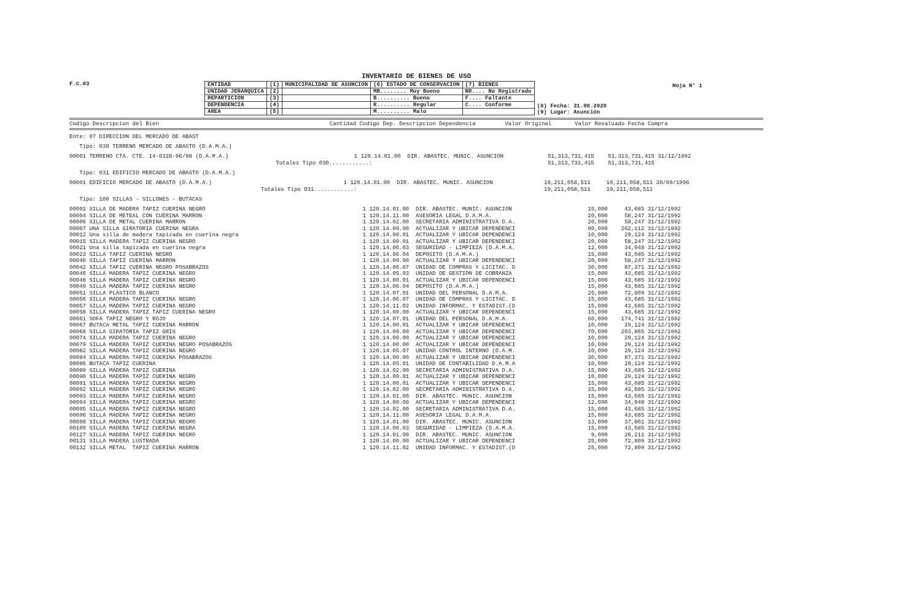INVENTARIO DE BIENES DE USO
Hoja N° 1
F.C.03
| ENTIDAD | (1) | MUNICIPALIDAD DE ASUNCION | (6) ESTADO DE CONSERVACION | (7) BIENES | (8) Fecha: 31.08.2020 (9) Lugar: Asunción |
| UNIDAD JERARQUICA | (2) | | MB........ Muy Bueno | NR.... No Registrado | |
| REPARTICION | (3) | | B.......... Bueno | F.... Faltante | |
| DEPENDENCIA | (4) | | R.......... Regular | C.... Conforme | |
| AREA | (5) | | M.......... Malo | | |
Codigo Descripcion del Bien Cantidad Codigo Dep. Descripcion Dependencia Valor Original Valor Revaluado Fecha Compra
Ente: 07 DIRECCION DEL MERCADO DE ABAST
Tipo: 030 TERRENO MERCADO DE ABASTO (D.A.M.A.)
| 00001 TERRENO CTA. CTE. 14-0328-96/98 (D.A.M.A.) | 1 120.14.01.00 | DIR. ABASTEC. MUNIC. ASUNCION | 51,313,731,415 | 51,313,731,415 | 31/12/1992 |
| | Totales Tipo 030............: | | 51,313,731,415 | 51,313,731,415 | |
Tipo: 031 EDIFICIO MERCADO DE ABASTO (D.A.M.A.)
| 00001 EDIFICIO MERCADO DE ABASTO (D.A.M.A.) | 1 120.14.01.00 | DIR. ABASTEC. MUNIC. ASUNCION | 19,211,058,511 | 19,211,058,511 | 30/09/1996 |
| | Totales Tipo 031............: | | 19,211,058,511 | 19,211,058,511 | |
Tipo: 100 SILLAS - SILLONES - BUTACAS
| 00002 SILLA DE MADERA TAPIZ CUERINA NEGRO | 1 120.14.01.00 | DIR. ABASTEC. MUNIC. ASUNCION | 15,000 | 43,685 | 31/12/1992 |
| 00004 SILLA DE METEAL CON CUERINA MARRON | 1 120.14.11.00 | ASESORIA LEGAL D.A.M.A. | 20,000 | 58,247 | 31/12/1992 |
| 00006 SILLA DE METAL CUERINA MARRON | 1 120.14.02.00 | SECRETARIA ADMINISTRATIVA D.A. | 20,000 | 58,247 | 31/12/1992 |
| 00007 UNA SILLA GIRATORIA CUERINA NEGRA | 1 120.14.00.00 | ACTUALIZAR Y UBICAR DEPENDENCI | 90,000 | 262,112 | 31/12/1992 |
| 00012 Una silla de madera tapizada en cuerina negra | 1 120.14.00.01 | ACTUALIZAR Y UBICAR DEPENDENCI | 10,000 | 29,124 | 31/12/1992 |
| 00015 SILLA MADERA TAPIZ CUERINA NEGRO | 1 120.14.00.01 | ACTUALIZAR Y UBICAR DEPENDENCI | 20,000 | 58,247 | 31/12/1992 |
| 00021 Una silla tapizada en cuerina negra | 1 120.14.06.03 | SEGURIDAD - LIMPIEZA (D.A.M.A. | 12,000 | 34,948 | 31/12/1992 |
| 00023 SILLA TAPIZ CUERINA NEGRO | 1 120.14.06.04 | DEPOSITO (D.A.M.A.) | 15,000 | 43,685 | 31/12/1992 |
| 00040 SILLA TAPIZ CUERINA MARRON | 1 120.14.00.00 | ACTUALIZAR Y UBICAR DEPENDENCI | 20,000 | 58,247 | 31/12/1992 |
| 00042 SILLA TAPIZ CUERINA NEGRO POSABRAZOS | 1 120.14.06.07 | UNIDAD DE COMPRAS Y LICITAC. D | 30,000 | 87,371 | 31/12/1992 |
| 00046 SILLA MADERA TAPIZ CUERINA NEGRO | 1 120.14.05.03 | UNIDAD DE GESTION DE COBRANZA | 15,000 | 43,685 | 31/12/1992 |
| 00048 SILLA MADERA TAPIZ CUERINA NEGRO | 1 120.14.00.01 | ACTUALIZAR Y UBICAR DEPENDENCI | 15,000 | 43,685 | 31/12/1992 |
| 00049 SILLA MADERA TAPIZ CUERINA NEGRO | 1 120.14.06.04 | DEPOSITO (D.A.M.A.) | 15,000 | 43,685 | 31/12/1992 |
| 00051 SILLA PLASTICO BLANCO | 1 120.14.07.01 | UNIDAD DEL PERSONAL D.A.M.A. | 25,000 | 72,809 | 31/12/1992 |
| 00056 SILLA MADERA TAPIZ CUERINA NEGRO | 1 120.14.06.07 | UNIDAD DE COMPRAS Y LICITAC. D | 15,000 | 43,685 | 31/12/1992 |
| 00057 SILLA MADERA TAPIZ CUERINA NEGRO | 1 120.14.11.02 | UNIDAD INFORMAC. Y ESTADIST.(D | 15,000 | 43,685 | 31/12/1992 |
| 00058 SILLA MADERA TAPIZ TAPIZ CUERINA NEGRO | 1 120.14.00.00 | ACTUALIZAR Y UBICAR DEPENDENCI | 15,000 | 43,685 | 31/12/1992 |
| 00061 SOFA TAPIZ NEGRO Y ROJO | 1 120.14.07.01 | UNIDAD DEL PERSONAL D.A.M.A. | 60,000 | 174,741 | 31/12/1992 |
| 00067 BUTACA METAL TAPIZ CUERINA MARRON | 1 120.14.00.01 | ACTUALIZAR Y UBICAR DEPENDENCI | 10,000 | 29,124 | 31/12/1992 |
| 00068 SILLA GIRATORIA TAPIZ GRIS | 1 120.14.00.00 | ACTUALIZAR Y UBICAR DEPENDENCI | 70,000 | 203,865 | 31/12/1992 |
| 00074 SILLA MADERA TAPIZ CUERINA NEGRO | 1 120.14.00.00 | ACTUALIZAR Y UBICAR DEPENDENCI | 10,000 | 29,124 | 31/12/1992 |
| 00079 SILLA MADERA TAPIZ CUERINA NEGRO POSABRAZOS | 1 120.14.00.00 | ACTUALIZAR Y UBICAR DEPENDENCI | 10,000 | 29,124 | 31/12/1992 |
| 00082 SILLA MADERA TAPIZ CUERINA NEGRO | 1 120.14.05.07 | UNIDAD CONTROL INTERNO (D.A.M. | 10,000 | 29,124 | 31/12/1992 |
| 00084 SILLA MADERA TAPIZ CUERINA POSABRAZOS | 1 120.14.00.00 | ACTUALIZAR Y UBICAR DEPENDENCI | 30,000 | 87,371 | 31/12/1992 |
| 00086 BUTACA TAPIZ CUERINA | 1 120.14.05.01 | UNIDAD DE CONTABILIDAD D.A.M.A | 10,000 | 29,124 | 31/12/1992 |
| 00089 SILLA MADERA TAPIZ CUERINA | 1 120.14.02.00 | SECRETARIA ADMINISTRATIVA D.A. | 15,000 | 43,685 | 31/12/1992 |
| 00090 SILLA MADERA TAPIZ CUERINA NEGRO | 1 120.14.00.01 | ACTUALIZAR Y UBICAR DEPENDENCI | 10,000 | 29,124 | 31/12/1992 |
| 00091 SILLA MADERA TAPIZ CUERINA NEGRO | 1 120.14.00.01 | ACTUALIZAR Y UBICAR DEPENDENCI | 15,000 | 43,685 | 31/12/1992 |
| 00092 SILLA MADERA TAPIZ CUERINA NEGRO | 1 120.14.02.00 | SECRETARIA ADMINISTRATIVA D.A. | 15,000 | 43,685 | 31/12/1992 |
| 00093 SILLA MADERA TAPIZ CUERINA NEGRO | 1 120.14.01.00 | DIR. ABASTEC. MUNIC. ASUNCION | 15,000 | 43,685 | 31/12/1992 |
| 00094 SILLA MADERA TAPIZ CUERINA NEGRO | 1 120.14.00.00 | ACTUALIZAR Y UBICAR DEPENDENCI | 12,000 | 34,948 | 31/12/1992 |
| 00095 SILLA MADERA TAPIZ CUERINA NEGRO | 1 120.14.02.00 | SECRETARIA ADMINISTRATIVA D.A. | 15,000 | 43,685 | 31/12/1992 |
| 00096 SILLA MADERA TAPIZ CUERINA NEGRO | 1 120.14.11.00 | ASESORIA LEGAL D.A.M.A. | 15,000 | 43,685 | 31/12/1992 |
| 00098 SILLA MADERA TAPIZ CUERINA NEGRO | 1 120.14.01.00 | DIR. ABASTEC. MUNIC. ASUNCION | 13,000 | 37,861 | 31/12/1992 |
| 00109 SILLA MADERA TAPIZ CUERINA NEGRA | 1 120.14.06.03 | SEGURIDAD - LIMPIEZA (D.A.M.A. | 15,000 | 43,685 | 31/12/1992 |
| 00127 SILLA MADERA TAPIZ CUERINA NEGRO | 1 120.14.01.00 | DIR. ABASTEC. MUNIC. ASUNCION | 9,000 | 26,211 | 31/12/1992 |
| 00131 SILLA MADERA LUSTRADA | 1 120.14.00.00 | ACTUALIZAR Y UBICAR DEPENDENCI | 25,000 | 72,809 | 31/12/1992 |
| 00132 SILLA METAL TAPIZ CUERINA MARRON | 1 120.14.11.02 | UNIDAD INFORMAC. Y ESTADIST.(D | 25,000 | 72,809 | 31/12/1992 |